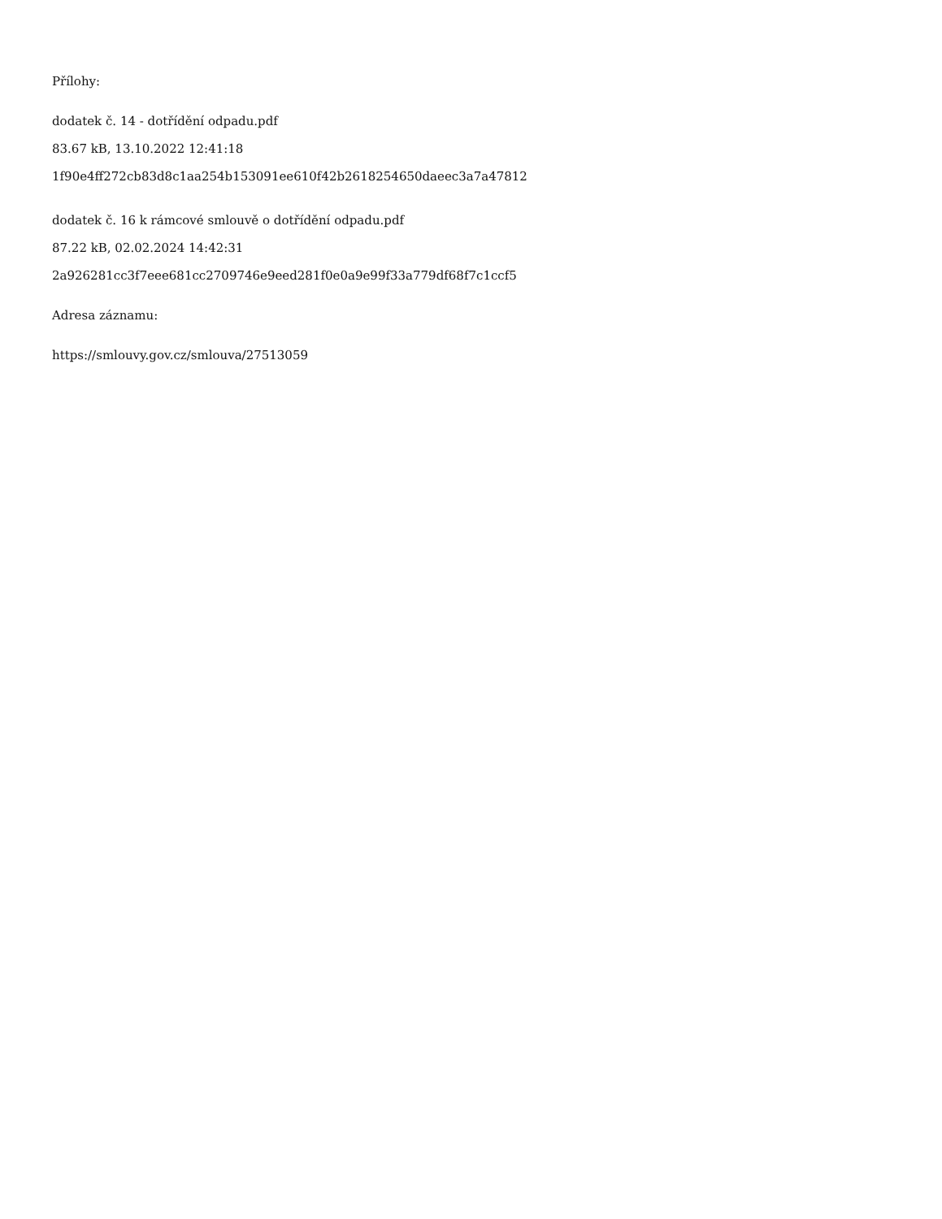Přílohy:
dodatek č. 14 - dotřídění odpadu.pdf
83.67 kB, 13.10.2022 12:41:18
1f90e4ff272cb83d8c1aa254b153091ee610f42b2618254650daeec3a7a47812
dodatek č. 16 k rámcové smlouvě o dotřídění odpadu.pdf
87.22 kB, 02.02.2024 14:42:31
2a926281cc3f7eee681cc2709746e9eed281f0e0a9e99f33a779df68f7c1ccf5
Adresa záznamu:
https://smlouvy.gov.cz/smlouva/27513059